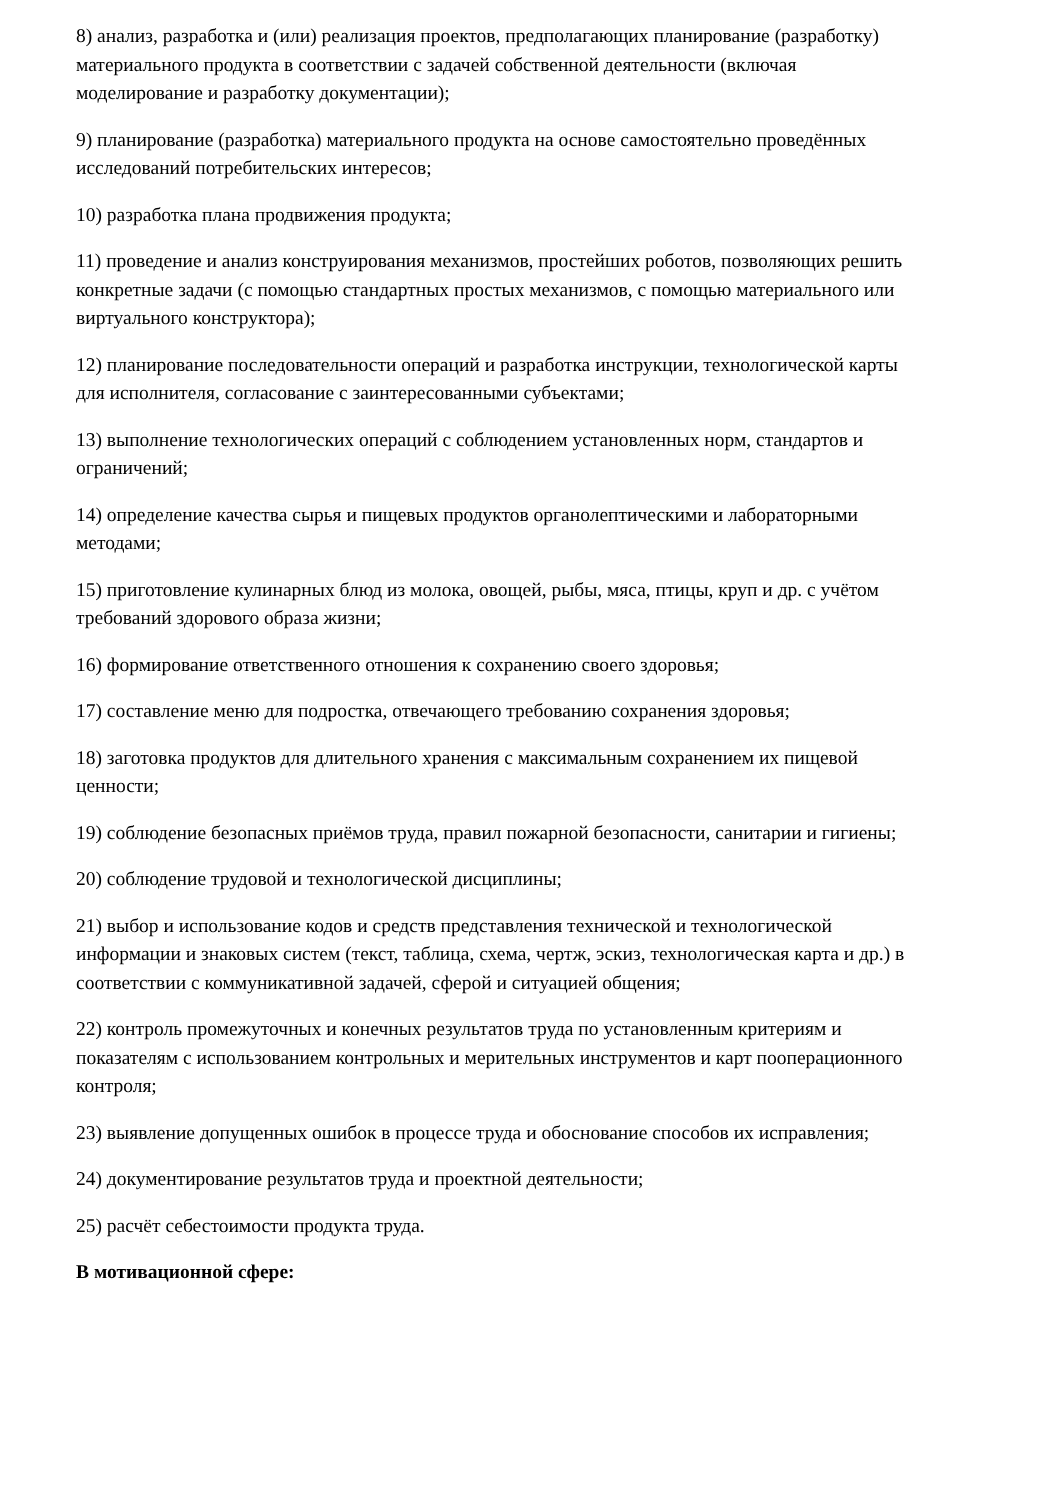8) анализ, разработка и (или) реализация проектов, предполагающих планирование (разработку) материального продукта в соответствии с задачей собственной деятельности (включая моделирование и разработку документации);
9) планирование (разработка) материального продукта на основе самостоятельно проведённых исследований потребительских интересов;
10) разработка плана продвижения продукта;
11) проведение и анализ конструирования механизмов, простейших роботов, позволяющих решить конкретные задачи (с помощью стандартных простых механизмов, с помощью материального или виртуального конструктора);
12) планирование последовательности операций и разработка инструкции, технологической карты для исполнителя, согласование с заинтересованными субъектами;
13) выполнение технологических операций с соблюдением установленных норм, стандартов и ограничений;
14) определение качества сырья и пищевых продуктов органолептическими и лабораторными методами;
15) приготовление кулинарных блюд из молока, овощей, рыбы, мяса, птицы, круп и др. с учётом требований здорового образа жизни;
16) формирование ответственного отношения к сохранению своего здоровья;
17) составление меню для подростка, отвечающего требованию сохранения здоровья;
18) заготовка продуктов для длительного хранения с максимальным сохранением их пищевой ценности;
19) соблюдение безопасных приёмов труда, правил пожарной безопасности, санитарии и гигиены;
20) соблюдение трудовой и технологической дисциплины;
21) выбор и использование кодов и средств представления технической и технологической информации и знаковых систем (текст, таблица, схема, чертж, эскиз, технологическая карта и др.) в соответствии с коммуникативной задачей, сферой и ситуацией общения;
22) контроль промежуточных и конечных результатов труда по установленным критериям и показателям с использованием контрольных и мерительных инструментов и карт пооперационного контроля;
23) выявление допущенных ошибок в процессе труда и обоснование способов их исправления;
24) документирование результатов труда и проектной деятельности;
25) расчёт себестоимости продукта труда.
В мотивационной сфере: